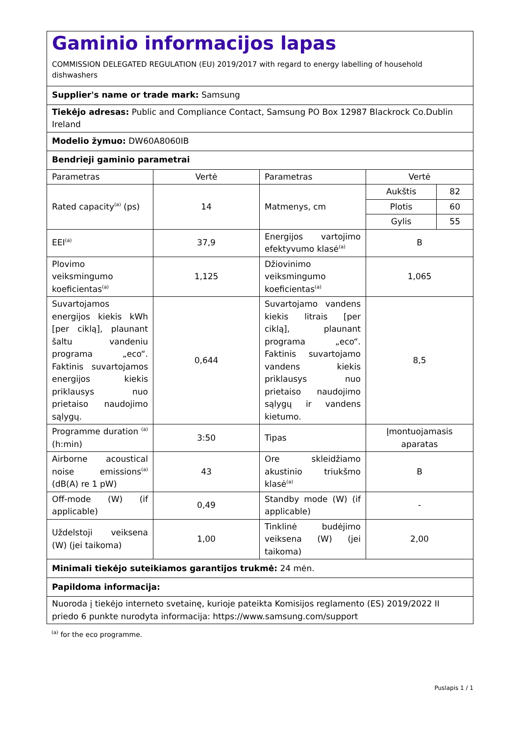| Gaminio informacijos lapas COMMISSION DELEGATED REGULATION (EU) 2019/2017 with regard to energy labelling of household dishwashers | | | | |
| Supplier's name or trade mark: Samsung | | | | |
| Tiekėjo adresas: Public and Compliance Contact, Samsung PO Box 12987 Blackrock Co.Dublin Ireland | | | | |
| Modelio žymuo: DW60A8060IB | | | | |
| Bendrieji gaminio parametrai | | | | |
| Parametras | Vertė | Parametras | Vertė | |
| Rated capacity<sup>(a)</sup> (ps) | 14 | Matmenys, cm | Aukštis | 82 |
| | | | Plotis | 60 |
| | | | Gylis | 55 |
| EEI<sup>(a)</sup> | 37,9 | Energijos vartojimo efektyvumo klasė<sup>(a)</sup> | B | |
| Plovimo veiksmingumo koeficientas<sup>(a)</sup> | 1,125 | Džiovinimo veiksmingumo koeficientas<sup>(a)</sup> | 1,065 | |
| Suvartojamos energijos kiekis kWh [per ciklą], plaunant šaltu vandeniu programa „eco“. Faktinis suvartojamos energijos kiekis priklausys nuo prietaiso naudojimo sąlygų. | 0,644 | Suvartojamo vandens kiekis litrais [per ciklą], plaunant programa „eco“. Faktinis suvartojamo vandens kiekis priklausys nuo prietaiso naudojimo sąlygų ir vandens kietumo. | 8,5 | |
| Programme duration <sup>(a)</sup> (h:min) | 3:50 | Tipas | Įmontuojamasis aparatas | |
| Airborne acoustical noise emissions<sup>(a)</sup> (dB(A) re 1 pW) | 43 | Ore skleidžiamo akustinio triukšmo klasė<sup>(a)</sup> | B | |
| Off-mode (W) (if applicable) | 0,49 | Standby mode (W) (if applicable) | - | |
| Uždelstoji veiksena (W) (jei taikoma) | 1,00 | Tinklinė budėjimo veiksena (W) (jei taikoma) | 2,00 | |
| Minimali tiekėjo suteikiamos garantijos trukmė: 24 mėn. | | | | |
| Papildoma informacija: | | | | |
| Nuoroda į tiekėjo interneto svetainę, kurioje pateikta Komisijos reglamento (ES) 2019/2022 II priedo 6 punkte nurodyta informacija: https://www.samsung.com/support | | | | |
<sup>(a)</sup> for the eco programme.
Puslapis 1 / 1